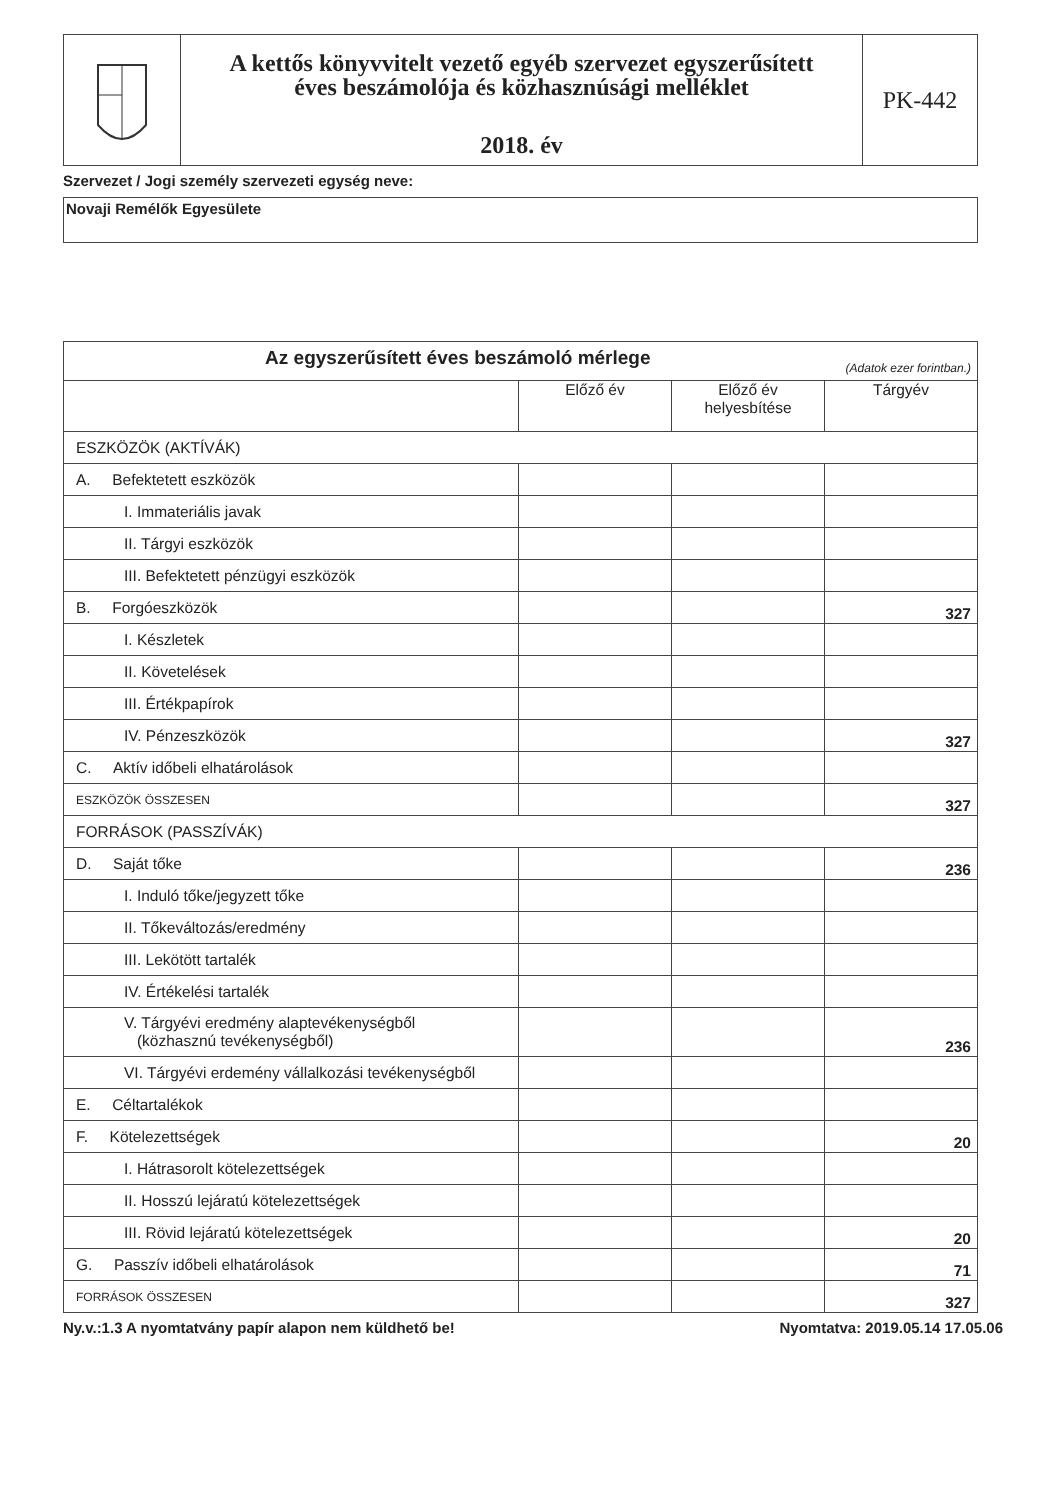A kettős könyvvitelt vezető egyéb szervezet egyszerűsített
éves beszámolója és közhasznúsági melléklet
2018. év
PK-442
Szervezet / Jogi személy szervezeti egység neve:
Novaji Remélők Egyesülete
| Az egyszerűsített éves beszámoló mérlege (Adatok ezer forintban.) | | | |
| --- | --- | --- | --- |
| | Előző év | Előző év helyesbítése | Tárgyév |
| ESZKÖZÖK (AKTÍVÁK) | | | |
| A. Befektetett eszközök | | | |
| I. Immateriális javak | | | |
| II. Tárgyi eszközök | | | |
| III. Befektetett pénzügyi eszközök | | | |
| B. Forgóeszközök | | | 327 |
| I. Készletek | | | |
| II. Követelések | | | |
| III. Értékpapírok | | | |
| IV. Pénzeszközök | | | 327 |
| C. Aktív időbeli elhatárolások | | | |
| ESZKÖZÖK ÖSSZESEN | | | 327 |
| FORRÁSOK (PASSZÍVÁK) | | | |
| D. Saját tőke | | | 236 |
| I. Induló tőke/jegyzett tőke | | | |
| II. Tőkeváltozás/eredmény | | | |
| III. Lekötött tartalék | | | |
| IV. Értékelési tartalék | | | |
| V. Tárgyévi eredmény alaptevékenységből (közhasznú tevékenységből) | | | 236 |
| VI. Tárgyévi erdemény vállalkozási tevékenységből | | | |
| E. Céltartalékok | | | |
| F. Kötelezettségek | | | 20 |
| I. Hátrasorolt kötelezettségek | | | |
| II. Hosszú lejáratú kötelezettségek | | | |
| III. Rövid lejáratú kötelezettségek | | | 20 |
| G. Passzív időbeli elhatárolások | | | 71 |
| FORRÁSOK ÖSSZESEN | | | 327 |
Ny.v.:1.3 A nyomtatvány papír alapon nem küldhető be! Nyomtatva: 2019.05.14 17.05.06